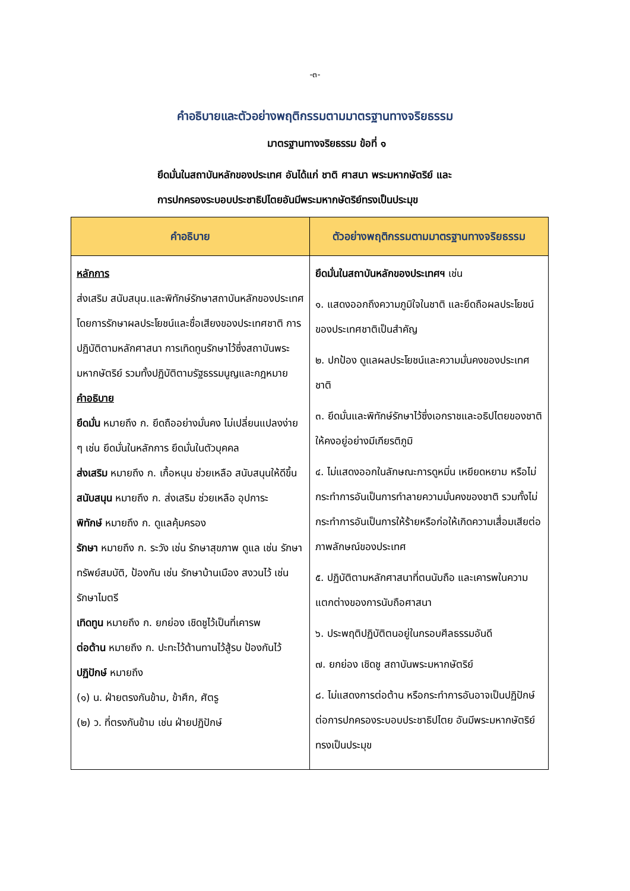-๓-
คำอธิบายและตัวอย่างพฤติกรรมตามมาตรฐานทางจริยธรรม
มาตรฐานทางจริยธรรม ข้อที่ ๑
ยึดมั่นในสถาบันหลักของประเทศ อันได้แก่ ชาติ ศาสนา พระมหากษัตริย์ และ
การปกครองระบอบประชาธิปไตยอันมีพระมหากษัตริย์ทรงเป็นประมุข
| คำอธิบาย | ตัวอย่างพฤติกรรมตามมาตรฐานทางจริยธรรม |
| --- | --- |
| หลักการ ส่งเสริม สนับสนุน.และพิทักษ์รักษาสถาบันหลักของประเทศ โดยการรักษาผลประโยชน์และชื่อเสียงของประเทศชาติ การปฏิบัติตามหลักศาสนา การเทิดทูนรักษาไว้ซึ่งสถาบันพระมหากษัตริย์ รวมทั้งปฏิบัติตามรัฐธรรมนูญและกฎหมาย คำอธิบาย ยึดมั่น หมายถึง ก. ยึดถืออย่างมั่นคง ไม่เปลี่ยนแปลงง่าย ๆ เช่น ยึดมั่นในหลักการ ยึดมั่นในตัวบุคคล ส่งเสริม หมายถึง ก. เกื้อหนุน ช่วยเหลือ สนับสนุนให้ดีขึ้น สนับสนุน หมายถึง ก. ส่งเสริม ช่วยเหลือ อุปการะ พิทักษ์ หมายถึง ก. ดูแลคุ้มครอง รักษา หมายถึง ก. ระวัง เช่น รักษาสุขภาพ ดูแล เช่น รักษาทรัพย์สมบัติ, ป้องกัน เช่น รักษาบ้านเมือง สงวนไว้ เช่น รักษาไมตรี เทิดทูน หมายถึง ก. ยกย่อง เชิดชูไว้เป็นที่เคารพ ต่อต้าน หมายถึง ก. ปะทะไว้ต้านทานไว้สู้รบ ป้องกันไว้ ปฏิปักษ์ หมายถึง (๑) น. ฝ่ายตรงกันข้าม, ข้าศึก, ศัตรู (๒) ว. ที่ตรงกันข้าม เช่น ฝ่ายปฏิปักษ์ | ยึดมั่นในสถาบันหลักของประเทศฯ เช่น ๑. แสดงออกถึงความภูมิใจในชาติ และยึดถือผลประโยชน์ของประเทศชาติเป็นสำคัญ ๒. ปกป้อง ดูแลผลประโยชน์และความมั่นคงของประเทศชาติ ๓. ยึดมั่นและพิทักษ์รักษาไว้ซึ่งเอกราชและอธิปไตยของชาติให้คงอยู่อย่างมีเกียรติภูมิ ๔. ไม่แสดงออกในลักษณะการดูหมิ่น เหยียดหยาม หรือไม่กระทำการอันเป็นการทำลายความมั่นคงของชาติ รวมทั้งไม่กระทำการอันเป็นการให้ร้ายหรือก่อให้เกิดความเสื่อมเสียต่อภาพลักษณ์ของประเทศ ๕. ปฏิบัติตามหลักศาสนาที่ตนนับถือ และเคารพในความแตกต่างของการนับถือศาสนา ๖. ประพฤติปฏิบัติตนอยู่ในกรอบศีลธรรมอันดี ๗. ยกย่อง เชิดชู สถาบันพระมหากษัตริย์ ๘. ไม่แสดงการต่อต้าน หรือกระทำการอันอาจเป็นปฏิปักษ์ต่อการปกครองระบอบประชาธิปไตย อันมีพระมหากษัตริย์ทรงเป็นประมุข |